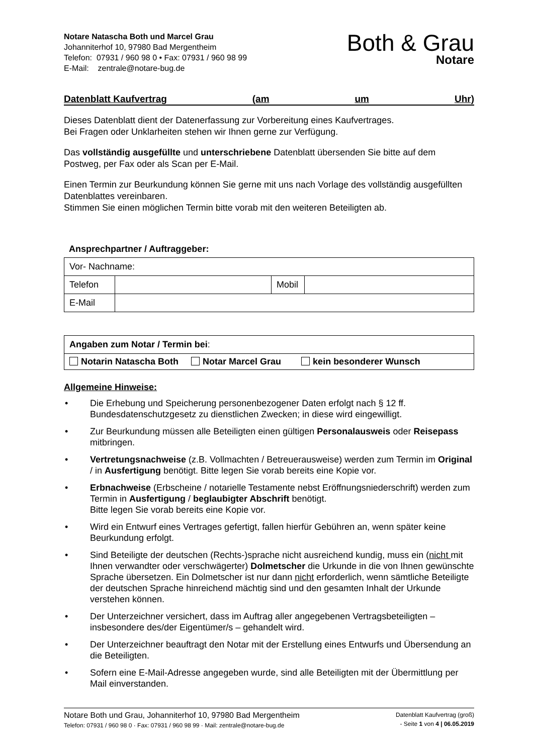Notare Natascha Both und Marcel Grau
Johanniterhof 10, 97980 Bad Mergentheim
Telefon: 07931 / 960 98 0 • Fax: 07931 / 960 98 99
E-Mail: zentrale@notare-bug.de
Both & Grau
Notare
Datenblatt Kaufvertrag (am um Uhr)
Dieses Datenblatt dient der Datenerfassung zur Vorbereitung eines Kaufvertrages.
Bei Fragen oder Unklarheiten stehen wir Ihnen gerne zur Verfügung.
Das vollständig ausgefüllte und unterschriebene Datenblatt übersenden Sie bitte auf dem Postweg, per Fax oder als Scan per E-Mail.
Einen Termin zur Beurkundung können Sie gerne mit uns nach Vorlage des vollständig ausgefüllten Datenblattes vereinbaren.
Stimmen Sie einen möglichen Termin bitte vorab mit den weiteren Beteiligten ab.
Ansprechpartner / Auftraggeber:
| Vor- Nachname: | | | |
| Telefon | | Mobil | |
| E-Mail | | | |
| Angaben zum Notar / Termin bei : |
| Notarin Natascha Both Notar Marcel Grau kein besonderer Wunsch |
Allgemeine Hinweise:
• Die Erhebung und Speicherung personenbezogener Daten erfolgt nach § 12 ff. Bundesdatenschutzgesetz zu dienstlichen Zwecken; in diese wird eingewilligt.
• Zur Beurkundung müssen alle Beteiligten einen gültigen Personalausweis oder Reisepass mitbringen.
• Vertretungsnachweise (z.B. Vollmachten / Betreuerausweise) werden zum Termin im Original / in Ausfertigung benötigt. Bitte legen Sie vorab bereits eine Kopie vor.
• Erbnachweise (Erbscheine / notarielle Testamente nebst Eröffnungsniederschrift) werden zum Termin in Ausfertigung / beglaubigter Abschrift benötigt.
Bitte legen Sie vorab bereits eine Kopie vor.
• Wird ein Entwurf eines Vertrages gefertigt, fallen hierfür Gebühren an, wenn später keine Beurkundung erfolgt.
• Sind Beteiligte der deutschen (Rechts-)sprache nicht ausreichend kundig, muss ein (nicht mit Ihnen verwandter oder verschwägerter) Dolmetscher die Urkunde in die von Ihnen gewünschte Sprache übersetzen. Ein Dolmetscher ist nur dann nicht erforderlich, wenn sämtliche Beteiligte der deutschen Sprache hinreichend mächtig sind und den gesamten Inhalt der Urkunde verstehen können.
• Der Unterzeichner versichert, dass im Auftrag aller angegebenen Vertragsbeteiligten – insbesondere des/der Eigentümer/s – gehandelt wird.
• Der Unterzeichner beauftragt den Notar mit der Erstellung eines Entwurfs und Übersendung an die Beteiligten.
• Sofern eine E-Mail-Adresse angegeben wurde, sind alle Beteiligten mit der Übermittlung per Mail einverstanden.
Notare Both und Grau, Johanniterhof 10, 97980 Bad Mergentheim
Telefon: 07931 / 960 98 0 · Fax: 07931 / 960 98 99 · Mail: zentrale@notare-bug.de
Datenblatt Kaufvertrag (groß)
- Seite 1 von 4 | 06.05.2019